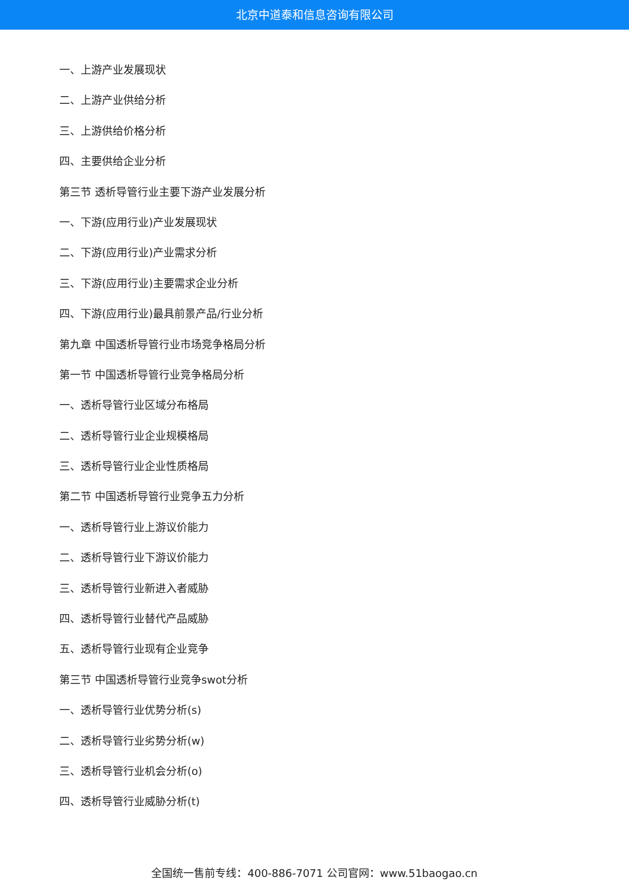北京中道泰和信息咨询有限公司
一、上游产业发展现状
二、上游产业供给分析
三、上游供给价格分析
四、主要供给企业分析
第三节 透析导管行业主要下游产业发展分析
一、下游(应用行业)产业发展现状
二、下游(应用行业)产业需求分析
三、下游(应用行业)主要需求企业分析
四、下游(应用行业)最具前景产品/行业分析
第九章 中国透析导管行业市场竞争格局分析
第一节 中国透析导管行业竞争格局分析
一、透析导管行业区域分布格局
二、透析导管行业企业规模格局
三、透析导管行业企业性质格局
第二节 中国透析导管行业竞争五力分析
一、透析导管行业上游议价能力
二、透析导管行业下游议价能力
三、透析导管行业新进入者威胁
四、透析导管行业替代产品威胁
五、透析导管行业现有企业竞争
第三节 中国透析导管行业竞争swot分析
一、透析导管行业优势分析(s)
二、透析导管行业劣势分析(w)
三、透析导管行业机会分析(o)
四、透析导管行业威胁分析(t)
全国统一售前专线：400-886-7071 公司官网：www.51baogao.cn